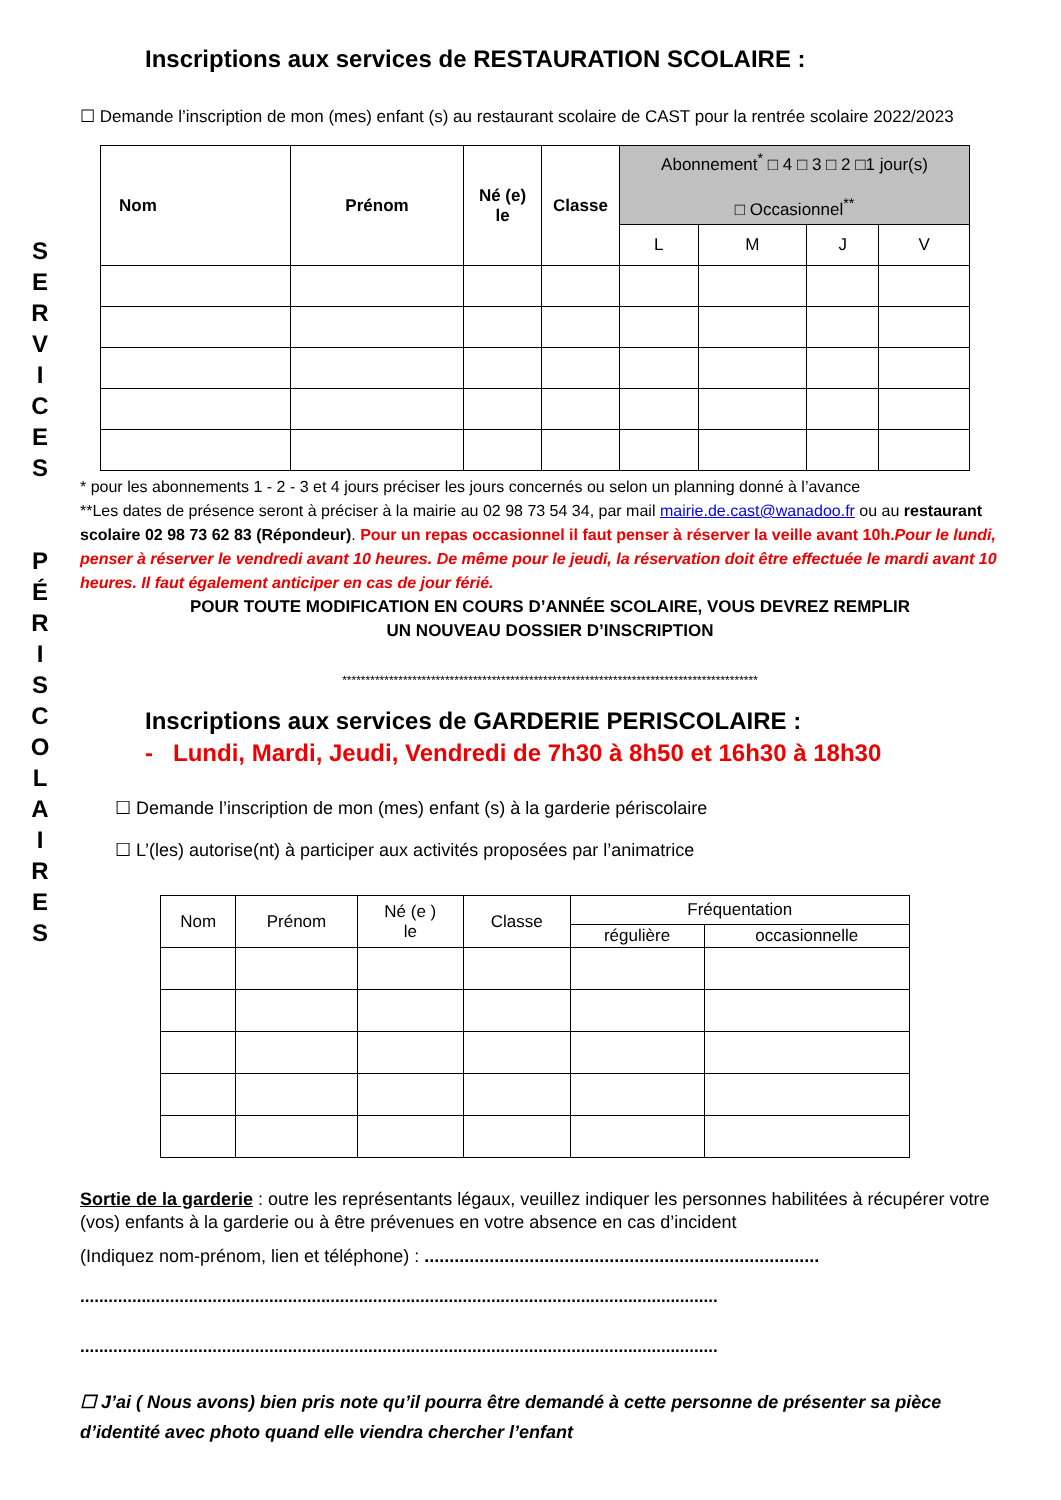S
E
R
V
I
C
E
S
P
É
R
I
S
C
O
L
A
I
R
E
S
Inscriptions aux services de RESTAURATION SCOLAIRE :
☐ Demande l’inscription de mon (mes) enfant (s) au restaurant scolaire de CAST pour la rentrée scolaire 2022/2023
| Nom | Prénom | Né (e) le | Classe | Abonnement<sup>*</sup> □ 4 □ 3 □ 2 □1 jour(s) □ Occasionnel<sup>**</sup> | | | |
| | | | | L | M | J | V |
* pour les abonnements 1 - 2 - 3 et 4 jours préciser les jours concernés ou selon un planning donné à l’avance
**Les dates de présence seront à préciser à la mairie au 02 98 73 54 34, par mail mairie.de.cast@wanadoo.fr ou au restaurant scolaire 02 98 73 62 83 (Répondeur). Pour un repas occasionnel il faut penser à réserver la veille avant 10h.Pour le lundi, penser à réserver le vendredi avant 10 heures. De même pour le jeudi, la réservation doit être effectuée le mardi avant 10 heures. Il faut également anticiper en cas de jour férié.
POUR TOUTE MODIFICATION EN COURS D’ANNÉE SCOLAIRE, VOUS DEVREZ REMPLIR
UN NOUVEAU DOSSIER D’INSCRIPTION
*****************************************************************************************
Inscriptions aux services de GARDERIE PERISCOLAIRE :
- Lundi, Mardi, Jeudi, Vendredi de 7h30 à 8h50 et 16h30 à 18h30
☐ Demande l’inscription de mon (mes) enfant (s) à la garderie périscolaire
☐ L’(les) autorise(nt) à participer aux activités proposées par l’animatrice
| Nom | Prénom | Né (e ) le | Classe | Fréquentation | |
| | | | | régulière | occasionnelle |
Sortie de la garderie : outre les représentants légaux, veuillez indiquer les personnes habilitées à récupérer votre (vos) enfants à la garderie ou à être prévenues en votre absence en cas d’incident
(Indiquez nom-prénom, lien et téléphone) : ...............................................................................
.......................................................................................................................................
.......................................................................................................................................
☐ J’ai ( Nous avons) bien pris note qu’il pourra être demandé à cette personne de présenter sa pièce d’identité avec photo quand elle viendra chercher l’enfant